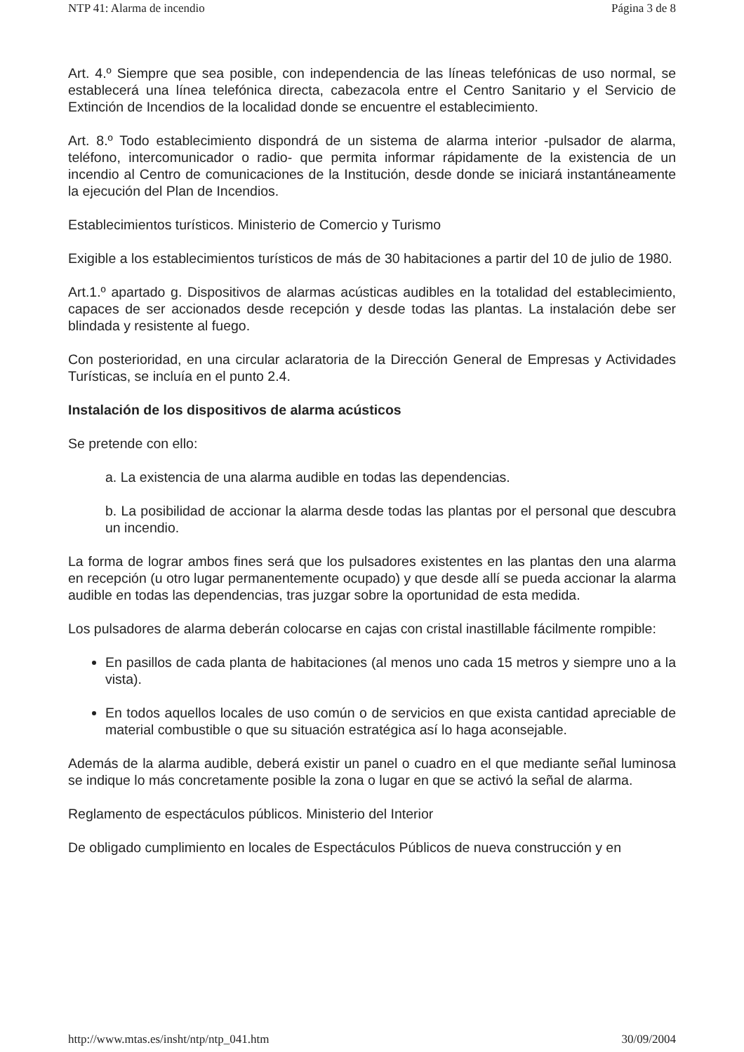NTP 41: Alarma de incendio Página 3 de 8
Art. 4.º Siempre que sea posible, con independencia de las líneas telefónicas de uso normal, se establecerá una línea telefónica directa, cabezacola entre el Centro Sanitario y el Servicio de Extinción de Incendios de la localidad donde se encuentre el establecimiento.
Art. 8.º Todo establecimiento dispondrá de un sistema de alarma interior -pulsador de alarma, teléfono, intercomunicador o radio- que permita informar rápidamente de la existencia de un incendio al Centro de comunicaciones de la Institución, desde donde se iniciará instantáneamente la ejecución del Plan de Incendios.
Establecimientos turísticos. Ministerio de Comercio y Turismo
Exigible a los establecimientos turísticos de más de 30 habitaciones a partir del 10 de julio de 1980.
Art.1.º apartado g. Dispositivos de alarmas acústicas audibles en la totalidad del establecimiento, capaces de ser accionados desde recepción y desde todas las plantas. La instalación debe ser blindada y resistente al fuego.
Con posterioridad, en una circular aclaratoria de la Dirección General de Empresas y Actividades Turísticas, se incluía en el punto 2.4.
Instalación de los dispositivos de alarma acústicos
Se pretende con ello:
a. La existencia de una alarma audible en todas las dependencias.
b. La posibilidad de accionar la alarma desde todas las plantas por el personal que descubra un incendio.
La forma de lograr ambos fines será que los pulsadores existentes en las plantas den una alarma en recepción (u otro lugar permanentemente ocupado) y que desde allí se pueda accionar la alarma audible en todas las dependencias, tras juzgar sobre la oportunidad de esta medida.
Los pulsadores de alarma deberán colocarse en cajas con cristal inastillable fácilmente rompible:
En pasillos de cada planta de habitaciones (al menos uno cada 15 metros y siempre uno a la vista).
En todos aquellos locales de uso común o de servicios en que exista cantidad apreciable de material combustible o que su situación estratégica así lo haga aconsejable.
Además de la alarma audible, deberá existir un panel o cuadro en el que mediante señal luminosa se indique lo más concretamente posible la zona o lugar en que se activó la señal de alarma.
Reglamento de espectáculos públicos. Ministerio del Interior
De obligado cumplimiento en locales de Espectáculos Públicos de nueva construcción y en
http://www.mtas.es/insht/ntp/ntp_041.htm 30/09/2004